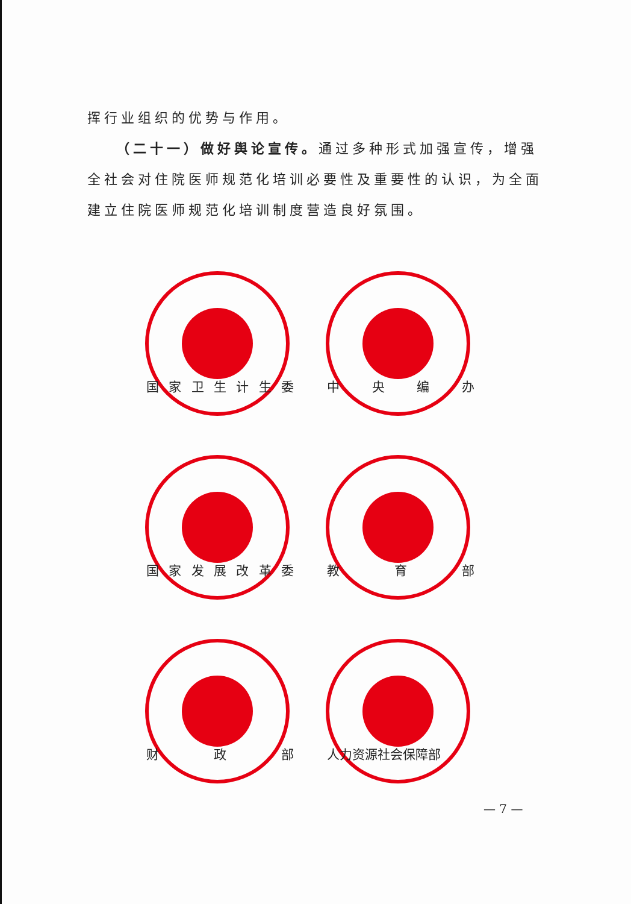挥行业组织的优势与作用。
（二十一）做好舆论宣传。通过多种形式加强宣传，增强全社会对住院医师规范化培训必要性及重要性的认识，为全面建立住院医师规范化培训制度营造良好氛围。
国家卫生计生委
中央编办
国家发展改革委
教育部
财政部
人力资源社会保障部
— 7 —